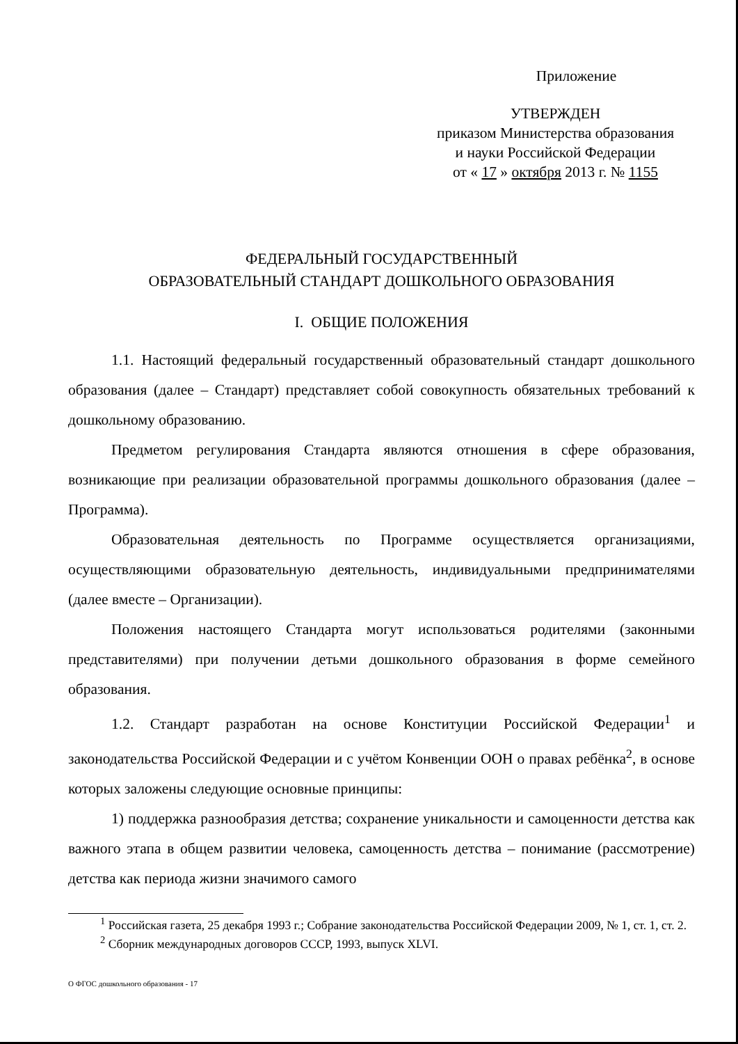Приложение
УТВЕРЖДЕН
приказом Министерства образования
и науки Российской Федерации
от « 17 » октября 2013 г. № 1155
ФЕДЕРАЛЬНЫЙ ГОСУДАРСТВЕННЫЙ
ОБРАЗОВАТЕЛЬНЫЙ СТАНДАРТ ДОШКОЛЬНОГО ОБРАЗОВАНИЯ
I. ОБЩИЕ ПОЛОЖЕНИЯ
1.1. Настоящий федеральный государственный образовательный стандарт дошкольного образования (далее – Стандарт) представляет собой совокупность обязательных требований к дошкольному образованию.
Предметом регулирования Стандарта являются отношения в сфере образования, возникающие при реализации образовательной программы дошкольного образования (далее – Программа).
Образовательная деятельность по Программе осуществляется организациями, осуществляющими образовательную деятельность, индивидуальными предпринимателями (далее вместе – Организации).
Положения настоящего Стандарта могут использоваться родителями (законными представителями) при получении детьми дошкольного образования в форме семейного образования.
1.2. Стандарт разработан на основе Конституции Российской Федерации<sup>1</sup> и законодательства Российской Федерации и с учётом Конвенции ООН о правах ребёнка<sup>2</sup>, в основе которых заложены следующие основные принципы:
1) поддержка разнообразия детства; сохранение уникальности и самоценности детства как важного этапа в общем развитии человека, самоценность детства – понимание (рассмотрение) детства как периода жизни значимого самого
<sup>1</sup> Российская газета, 25 декабря 1993 г.; Собрание законодательства Российской Федерации 2009, № 1, ст. 1, ст. 2.
<sup>2</sup> Сборник международных договоров СССР, 1993, выпуск XLVI.
О ФГОС дошкольного образования - 17